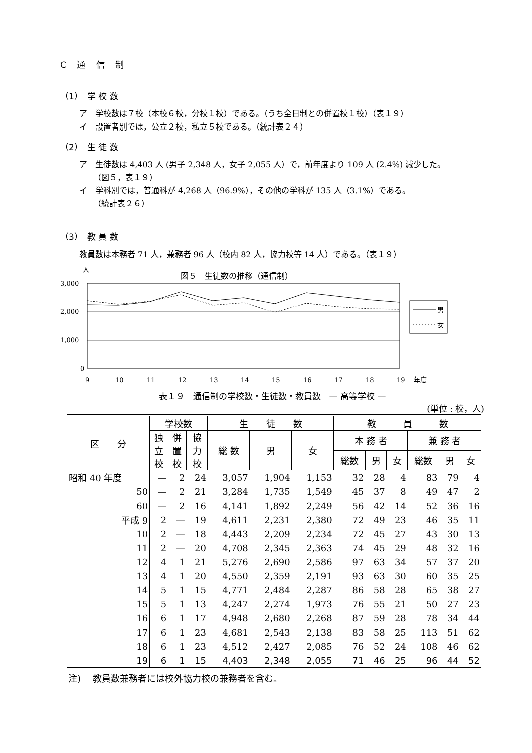C 通 信 制
（1）　学 校 数
ア　学校数は７校（本校６校，分校１校）である。（うち全日制との併置校１校）（表１９）
イ　設置者別では，公立２校，私立５校である。（統計表２４）
（2）　生 徒 数
ア　生徒数は 4,403 人 (男子 2,348 人，女子 2,055 人）で，前年度より 109 人 (2.4%) 減少した。
（図５，表１９）
イ　学科別では，普通科が 4,268 人（96.9%），その他の学科が 135 人（3.1%）である。
（統計表２６）
（3）　教 員 数
教員数は本務者 71 人，兼務者 96 人（校内 82 人，協力校等 14 人）である。（表１９）
人
図５　生徒数の推移（通信制）
3,000
2,000
1,000
0
男
女
9
10
11
12
13
14
15
16
17
18
19
年度
表１９　通信制の学校数・生徒数・教員数　— 高等学校 —
(単位 : 校，人)
| 区 分 | 学校数 | | | 生 徒 数 | | | 教 員 数 | | | | | |
| --- | --- | --- | --- | --- | --- | --- | --- | --- | --- | --- | --- | --- |
| | 独 立 校 | 併 置 校 | 協 力 校 | 総 数 | 男 | 女 | 本 務 者 | | | 兼 務 者 | | |
| | | | | | | | 総数 | 男 | 女 | 総数 | 男 | 女 |
| 昭和 40 年度 | — | 2 | 24 | 3,057 | 1,904 | 1,153 | 32 | 28 | 4 | 83 | 79 | 4 |
| 50 | — | 2 | 21 | 3,284 | 1,735 | 1,549 | 45 | 37 | 8 | 49 | 47 | 2 |
| 60 | — | 2 | 16 | 4,141 | 1,892 | 2,249 | 56 | 42 | 14 | 52 | 36 | 16 |
| 平成 9 | 2 | — | 19 | 4,611 | 2,231 | 2,380 | 72 | 49 | 23 | 46 | 35 | 11 |
| 10 | 2 | — | 18 | 4,443 | 2,209 | 2,234 | 72 | 45 | 27 | 43 | 30 | 13 |
| 11 | 2 | — | 20 | 4,708 | 2,345 | 2,363 | 74 | 45 | 29 | 48 | 32 | 16 |
| 12 | 4 | 1 | 21 | 5,276 | 2,690 | 2,586 | 97 | 63 | 34 | 57 | 37 | 20 |
| 13 | 4 | 1 | 20 | 4,550 | 2,359 | 2,191 | 93 | 63 | 30 | 60 | 35 | 25 |
| 14 | 5 | 1 | 15 | 4,771 | 2,484 | 2,287 | 86 | 58 | 28 | 65 | 38 | 27 |
| 15 | 5 | 1 | 13 | 4,247 | 2,274 | 1,973 | 76 | 55 | 21 | 50 | 27 | 23 |
| 16 | 6 | 1 | 17 | 4,948 | 2,680 | 2,268 | 87 | 59 | 28 | 78 | 34 | 44 |
| 17 | 6 | 1 | 23 | 4,681 | 2,543 | 2,138 | 83 | 58 | 25 | 113 | 51 | 62 |
| 18 | 6 | 1 | 23 | 4,512 | 2,427 | 2,085 | 76 | 52 | 24 | 108 | 46 | 62 |
| 19 | 6 | 1 | 15 | 4,403 | 2,348 | 2,055 | 71 | 46 | 25 | 96 | 44 | 52 |
注)　 教員数兼務者には校外協力校の兼務者を含む。